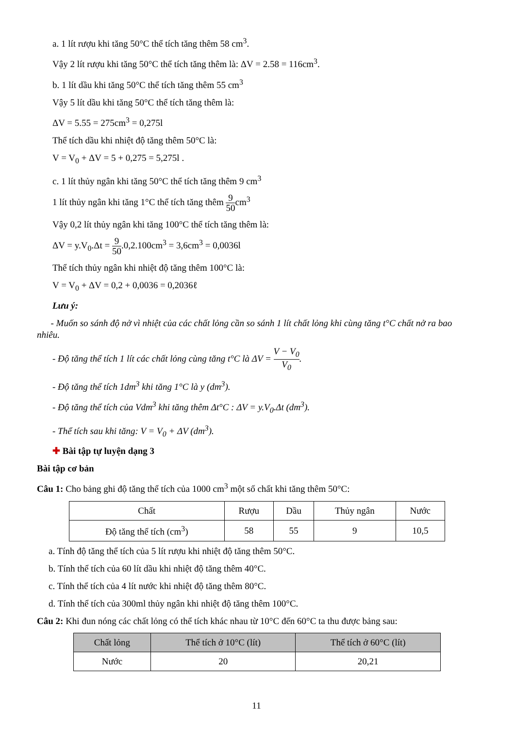a. 1 lít rượu khi tăng 50°C thể tích tăng thêm 58 cm<sup>3</sup>.
Vậy 2 lít rượu khi tăng 50°C thể tích tăng thêm là: ΔV = 2.58 = 116cm<sup>3</sup>.
b. 1 lít dầu khi tăng 50°C thể tích tăng thêm 55 cm<sup>3</sup>
Vậy 5 lít dầu khi tăng 50°C thể tích tăng thêm là:
ΔV = 5.55 = 275cm<sup>3</sup> = 0,275l
Thể tích dầu khi nhiệt độ tăng thêm 50°C là:
V = V<sub>0</sub> + ΔV = 5 + 0,275 = 5,275l .
c. 1 lít thủy ngân khi tăng 50°C thể tích tăng thêm 9 cm<sup>3</sup>
1 lít thủy ngân khi tăng 1°C thể tích tăng thêm 9 50cm<sup>3</sup>
Vậy 0,2 lít thủy ngân khi tăng 100°C thể tích tăng thêm là:
ΔV = y.V<sub>0</sub>.Δt = 9 50.0,2.100cm<sup>3</sup> = 3,6cm<sup>3</sup> = 0,0036l
Thể tích thủy ngân khi nhiệt độ tăng thêm 100°C là:
V = V<sub>0</sub> + ΔV = 0,2 + 0,0036 = 0,2036ℓ
Lưu ý:
- Muốn so sánh độ nở vì nhiệt của các chất lỏng cần so sánh 1 lít chất lỏng khi cùng tăng t°C chất nở ra bao nhiêu.
- Độ tăng thể tích 1 lít các chất lỏng cùng tăng t°C là ΔV = V − V<sub>0</sub> V<sub>0</sub>.
- Độ tăng thể tích 1dm<sup>3</sup> khi tăng 1°C là y (dm<sup>3</sup>).
- Độ tăng thể tích của Vdm<sup>3</sup> khi tăng thêm Δt°C : ΔV = y.V<sub>0</sub>.Δt (dm<sup>3</sup>).
- Thể tích sau khi tăng: V = V<sub>0</sub> + ΔV (dm<sup>3</sup>).
✚ Bài tập tự luyện dạng 3
Bài tập cơ bản
Câu 1: Cho bảng ghi độ tăng thể tích của 1000 cm<sup>3</sup> một số chất khi tăng thêm 50°C:
| Chất | Rượu | Dầu | Thủy ngân | Nước |
| --- | --- | --- | --- | --- |
| Độ tăng thể tích (cm<sup>3</sup>) | 58 | 55 | 9 | 10,5 |
a. Tính độ tăng thể tích của 5 lít rượu khi nhiệt độ tăng thêm 50°C.
b. Tính thể tích của 60 lít dầu khi nhiệt độ tăng thêm 40°C.
c. Tính thể tích của 4 lít nước khi nhiệt độ tăng thêm 80°C.
d. Tính thể tích của 300ml thủy ngân khi nhiệt độ tăng thêm 100°C.
Câu 2: Khi đun nóng các chất lỏng có thể tích khác nhau từ 10°C đến 60°C ta thu được bảng sau:
| Chất lỏng | Thể tích ở 10°C (lít) | Thể tích ở 60°C (lít) |
| --- | --- | --- |
| Nước | 20 | 20,21 |
11